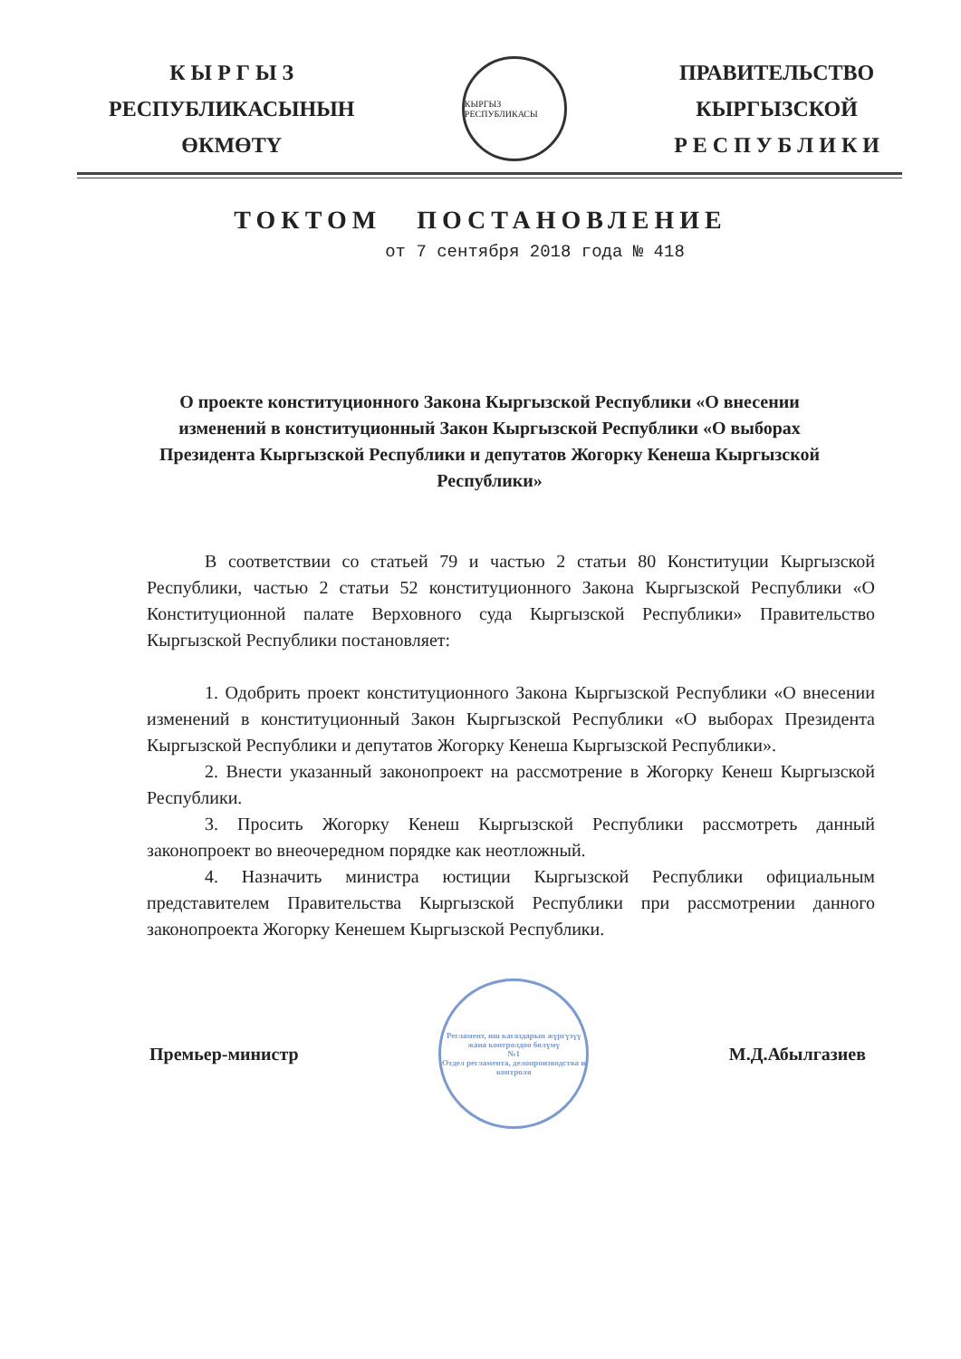К Ы Р Г Ы З
РЕСПУБЛИКАСЫНЫН
ӨКМӨТҮ
КЫРГЫЗ РЕСПУБЛИКАСЫ
ПРАВИТЕЛЬСТВО
КЫРГЫЗСКОЙ
Р Е С П У Б Л И К И
ТОКТОМ ПОСТАНОВЛЕНИЕ
от 7 сентября 2018 года № 418
О проекте конституционного Закона Кыргызской Республики «О внесении изменений в конституционный Закон Кыргызской Республики «О выборах Президента Кыргызской Республики и депутатов Жогорку Кенеша Кыргызской Республики»
В соответствии со статьей 79 и частью 2 статьи 80 Конституции Кыргызской Республики, частью 2 статьи 52 конституционного Закона Кыргызской Республики «О Конституционной палате Верховного суда Кыргызской Республики» Правительство Кыргызской Республики постановляет:
1. Одобрить проект конституционного Закона Кыргызской Республики «О внесении изменений в конституционный Закон Кыргызской Республики «О выборах Президента Кыргызской Республики и депутатов Жогорку Кенеша Кыргызской Республики».
2. Внести указанный законопроект на рассмотрение в Жогорку Кенеш Кыргызской Республики.
3. Просить Жогорку Кенеш Кыргызской Республики рассмотреть данный законопроект во внеочередном порядке как неотложный.
4. Назначить министра юстиции Кыргызской Республики официальным представителем Правительства Кыргызской Республики при рассмотрении данного законопроекта Жогорку Кенешем Кыргызской Республики.
Премьер-министр
Регламент, иш кагаздарын жүргүзүү жана контролдоо бөлүмү
№1
Отдел регламента, делопроизводства и контроля
М.Д.Абылгазиев